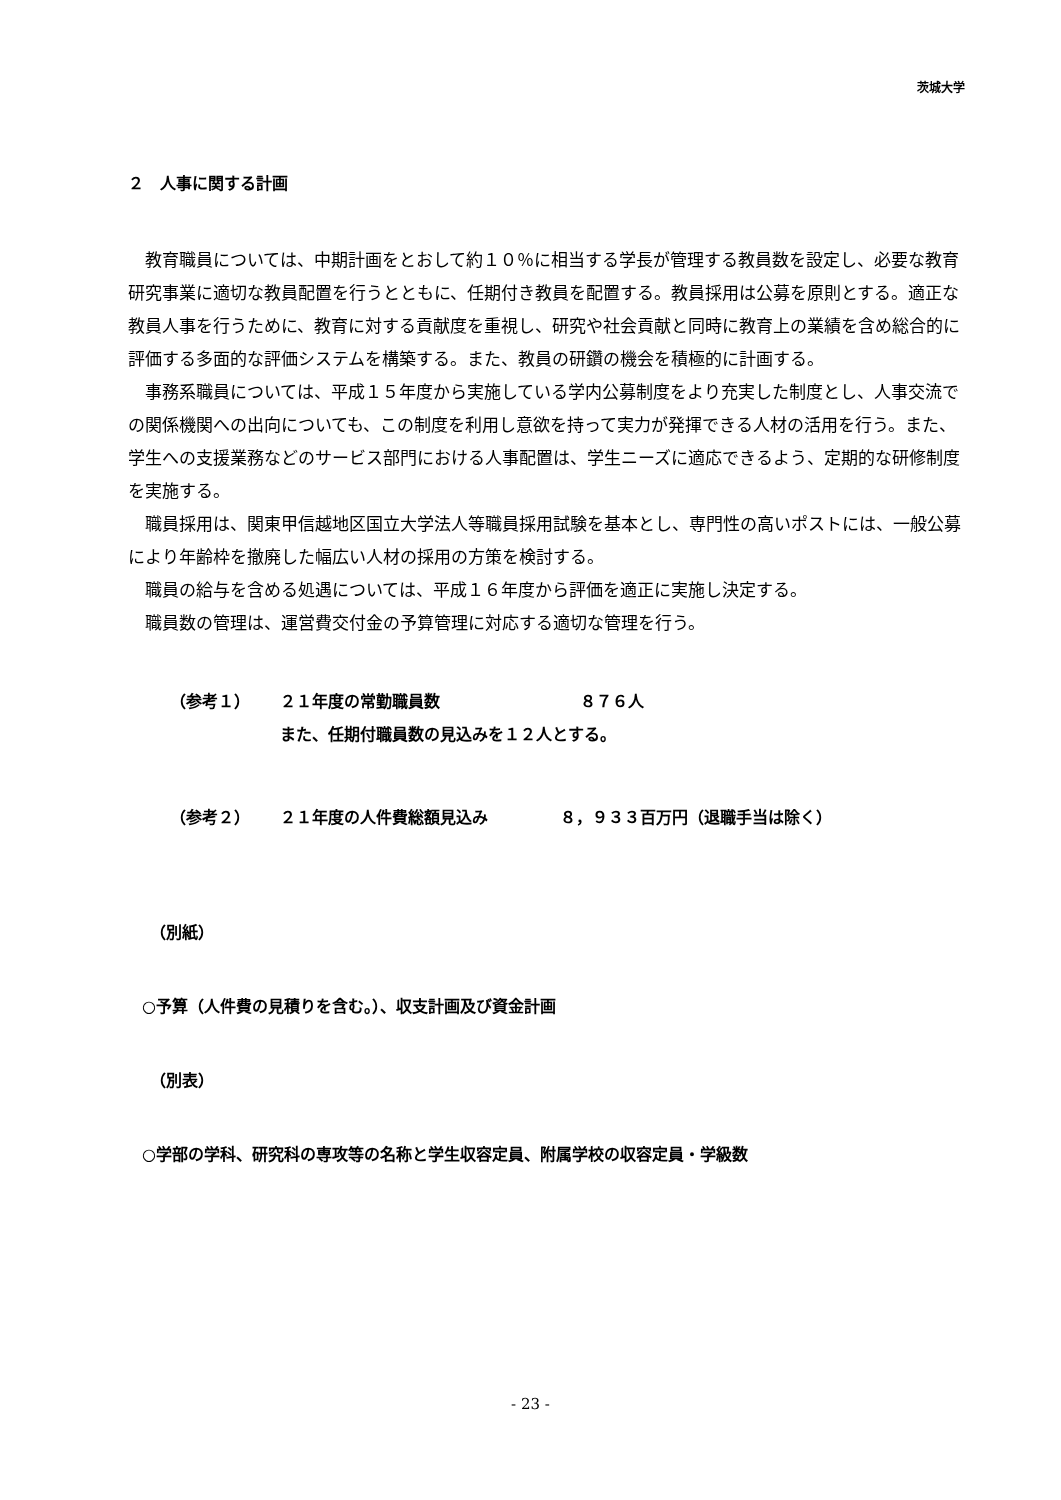茨城大学
２　人事に関する計画
教育職員については、中期計画をとおして約１０％に相当する学長が管理する教員数を設定し、必要な教育研究事業に適切な教員配置を行うとともに、任期付き教員を配置する。教員採用は公募を原則とする。適正な教員人事を行うために、教育に対する貢献度を重視し、研究や社会貢献と同時に教育上の業績を含め総合的に評価する多面的な評価システムを構築する。また、教員の研鑽の機会を積極的に計画する。
事務系職員については、平成１５年度から実施している学内公募制度をより充実した制度とし、人事交流での関係機関への出向についても、この制度を利用し意欲を持って実力が発揮できる人材の活用を行う。また、学生への支援業務などのサービス部門における人事配置は、学生ニーズに適応できるよう、定期的な研修制度を実施する。
職員採用は、関東甲信越地区国立大学法人等職員採用試験を基本とし、専門性の高いポストには、一般公募により年齢枠を撤廃した幅広い人材の採用の方策を検討する。
職員の給与を含める処遇については、平成１６年度から評価を適正に実施し決定する。
職員数の管理は、運営費交付金の予算管理に対応する適切な管理を行う。
（参考１） ２１年度の常勤職員数 ８７６人
また、任期付職員数の見込みを１２人とする。
（参考２） ２１年度の人件費総額見込み ８，９３３百万円（退職手当は除く）
（別紙）
○予算（人件費の見積りを含む。）、収支計画及び資金計画
（別表）
○学部の学科、研究科の専攻等の名称と学生収容定員、附属学校の収容定員・学級数
- 23 -